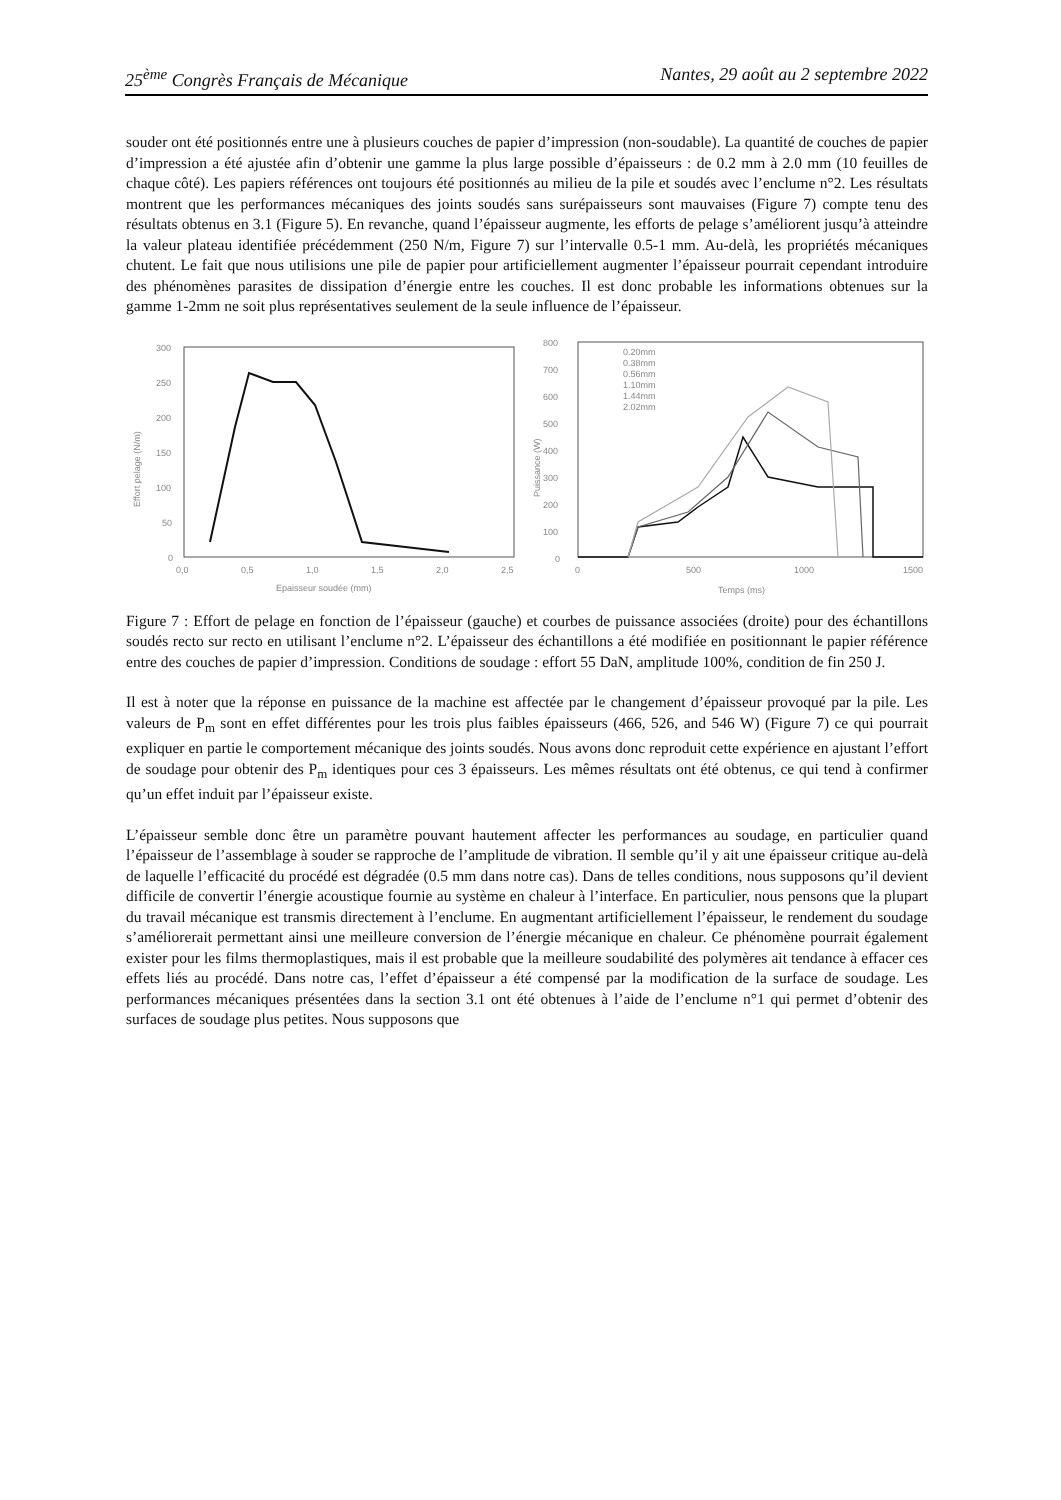25<sup>ème</sup> Congrès Français de Mécanique Nantes, 29 août au 2 septembre 2022
souder ont été positionnés entre une à plusieurs couches de papier d’impression (non-soudable). La quantité de couches de papier d’impression a été ajustée afin d’obtenir une gamme la plus large possible d’épaisseurs : de 0.2 mm à 2.0 mm (10 feuilles de chaque côté). Les papiers références ont toujours été positionnés au milieu de la pile et soudés avec l’enclume n°2. Les résultats montrent que les performances mécaniques des joints soudés sans surépaisseurs sont mauvaises (Figure 7) compte tenu des résultats obtenus en 3.1 (Figure 5). En revanche, quand l’épaisseur augmente, les efforts de pelage s’améliorent jusqu’à atteindre la valeur plateau identifiée précédemment (250 N/m, Figure 7) sur l’intervalle 0.5-1 mm. Au-delà, les propriétés mécaniques chutent. Le fait que nous utilisions une pile de papier pour artificiellement augmenter l’épaisseur pourrait cependant introduire des phénomènes parasites de dissipation d’énergie entre les couches. Il est donc probable les informations obtenues sur la gamme 1-2mm ne soit plus représentatives seulement de la seule influence de l’épaisseur.
300
250
200
150
100
50
0
0,0
0,5
1,0
1,5
2,0
2,5
Epaisseur soudée (mm)
Effort pelage (N/m)
800
700
600
500
400
300
200
100
0
0
500
1000
1500
Temps (ms)
Puissance (W)
0.20mm
0.38mm
0.56mm
1.10mm
1.44mm
2.02mm
Figure 7 : Effort de pelage en fonction de l’épaisseur (gauche) et courbes de puissance associées (droite) pour des échantillons soudés recto sur recto en utilisant l’enclume n°2. L’épaisseur des échantillons a été modifiée en positionnant le papier référence entre des couches de papier d’impression. Conditions de soudage : effort 55 DaN, amplitude 100%, condition de fin 250 J.
Il est à noter que la réponse en puissance de la machine est affectée par le changement d’épaisseur provoqué par la pile. Les valeurs de P<sub>m</sub> sont en effet différentes pour les trois plus faibles épaisseurs (466, 526, and 546 W) (Figure 7) ce qui pourrait expliquer en partie le comportement mécanique des joints soudés. Nous avons donc reproduit cette expérience en ajustant l’effort de soudage pour obtenir des P<sub>m</sub> identiques pour ces 3 épaisseurs. Les mêmes résultats ont été obtenus, ce qui tend à confirmer qu’un effet induit par l’épaisseur existe.
L’épaisseur semble donc être un paramètre pouvant hautement affecter les performances au soudage, en particulier quand l’épaisseur de l’assemblage à souder se rapproche de l’amplitude de vibration. Il semble qu’il y ait une épaisseur critique au-delà de laquelle l’efficacité du procédé est dégradée (0.5 mm dans notre cas). Dans de telles conditions, nous supposons qu’il devient difficile de convertir l’énergie acoustique fournie au système en chaleur à l’interface. En particulier, nous pensons que la plupart du travail mécanique est transmis directement à l’enclume. En augmentant artificiellement l’épaisseur, le rendement du soudage s’améliorerait permettant ainsi une meilleure conversion de l’énergie mécanique en chaleur. Ce phénomène pourrait également exister pour les films thermoplastiques, mais il est probable que la meilleure soudabilité des polymères ait tendance à effacer ces effets liés au procédé. Dans notre cas, l’effet d’épaisseur a été compensé par la modification de la surface de soudage. Les performances mécaniques présentées dans la section 3.1 ont été obtenues à l’aide de l’enclume n°1 qui permet d’obtenir des surfaces de soudage plus petites. Nous supposons que